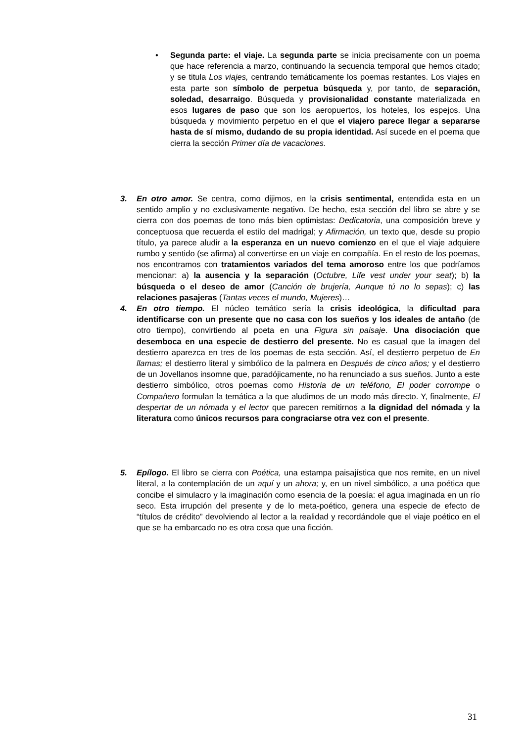•
Segunda parte: el viaje. La segunda parte se inicia precisamente con un poema que hace referencia a marzo, continuando la secuencia temporal que hemos citado; y se titula Los viajes, centrando temáticamente los poemas restantes. Los viajes en esta parte son símbolo de perpetua búsqueda y, por tanto, de separación, soledad, desarraigo. Búsqueda y provisionalidad constante materializada en esos lugares de paso que son los aeropuertos, los hoteles, los espejos. Una búsqueda y movimiento perpetuo en el que el viajero parece llegar a separarse hasta de sí mismo, dudando de su propia identidad. Así sucede en el poema que cierra la sección Primer día de vacaciones.
3. En otro amor. Se centra, como dijimos, en la crisis sentimental, entendida esta en un sentido amplio y no exclusivamente negativo. De hecho, esta sección del libro se abre y se cierra con dos poemas de tono más bien optimistas: Dedicatoria, una composición breve y conceptuosa que recuerda el estilo del madrigal; y Afirmación, un texto que, desde su propio título, ya parece aludir a la esperanza en un nuevo comienzo en el que el viaje adquiere rumbo y sentido (se afirma) al convertirse en un viaje en compañía. En el resto de los poemas, nos encontramos con tratamientos variados del tema amoroso entre los que podríamos mencionar: a) la ausencia y la separación (Octubre, Life vest under your seat); b) la búsqueda o el deseo de amor (Canción de brujería, Aunque tú no lo sepas); c) las relaciones pasajeras (Tantas veces el mundo, Mujeres)…
4. En otro tiempo. El núcleo temático sería la crisis ideológica, la dificultad para identificarse con un presente que no casa con los sueños y los ideales de antaño (de otro tiempo), convirtiendo al poeta en una Figura sin paisaje. Una disociación que desemboca en una especie de destierro del presente. No es casual que la imagen del destierro aparezca en tres de los poemas de esta sección. Así, el destierro perpetuo de En llamas; el destierro literal y simbólico de la palmera en Después de cinco años; y el destierro de un Jovellanos insomne que, paradójicamente, no ha renunciado a sus sueños. Junto a este destierro simbólico, otros poemas como Historia de un teléfono, El poder corrompe o Compañero formulan la temática a la que aludimos de un modo más directo. Y, finalmente, El despertar de un nómada y el lector que parecen remitirnos a la dignidad del nómada y la literatura como únicos recursos para congraciarse otra vez con el presente.
5. Epílogo. El libro se cierra con Poética, una estampa paisajística que nos remite, en un nivel literal, a la contemplación de un aquí y un ahora; y, en un nivel simbólico, a una poética que concibe el simulacro y la imaginación como esencia de la poesía: el agua imaginada en un río seco. Esta irrupción del presente y de lo meta-poético, genera una especie de efecto de “títulos de crédito” devolviendo al lector a la realidad y recordándole que el viaje poético en el que se ha embarcado no es otra cosa que una ficción.
31